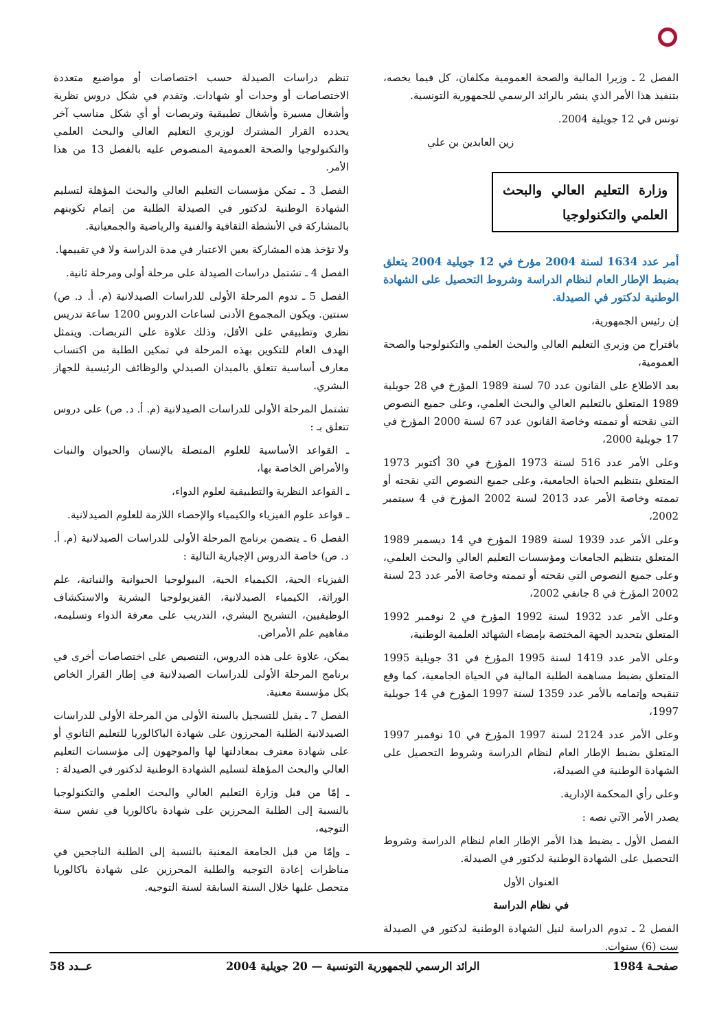الفصل 2 ـ وزيرا المالية والصحة العمومية مكلفان، كل فيما يخصه، بتنفيذ هذا الأمر الذي ينشر بالرائد الرسمي للجمهورية التونسية.
تونس في 12 جويلية 2004.
زين العابدين بن علي
وزارة التعليم العالي والبحث العلمي والتكنولوجيا
أمر عدد 1634 لسنة 2004 مؤرخ في 12 جويلية 2004 يتعلق بضبط الإطار العام لنظام الدراسة وشروط التحصيل على الشهادة الوطنية لدكتور في الصيدلة.
إن رئيس الجمهورية،
باقتراح من وزيري التعليم العالي والبحث العلمي والتكنولوجيا والصحة العمومية،
بعد الاطلاع على القانون عدد 70 لسنة 1989 المؤرخ في 28 جويلية 1989 المتعلق بالتعليم العالي والبحث العلمي، وعلى جميع النصوص التي نقحته أو تممته وخاصة القانون عدد 67 لسنة 2000 المؤرخ في 17 جويلية 2000،
وعلى الأمر عدد 516 لسنة 1973 المؤرخ في 30 أكتوبر 1973 المتعلق بتنظيم الحياة الجامعية، وعلى جميع النصوص التي نقحته أو تممته وخاصة الأمر عدد 2013 لسنة 2002 المؤرخ في 4 سبتمبر 2002،
وعلى الأمر عدد 1939 لسنة 1989 المؤرخ في 14 ديسمبر 1989 المتعلق بتنظيم الجامعات ومؤسسات التعليم العالي والبحث العلمي، وعلى جميع النصوص التي نقحته أو تممته وخاصة الأمر عدد 23 لسنة 2002 المؤرخ في 8 جانفي 2002،
وعلى الأمر عدد 1932 لسنة 1992 المؤرخ في 2 نوفمبر 1992 المتعلق بتحديد الجهة المختصة بإمضاء الشهائد العلمية الوطنية،
وعلى الأمر عدد 1419 لسنة 1995 المؤرخ في 31 جويلية 1995 المتعلق بضبط مساهمة الطلبة المالية في الحياة الجامعية، كما وقع تنقيحه وإتمامه بالأمر عدد 1359 لسنة 1997 المؤرخ في 14 جويلية 1997،
وعلى الأمر عدد 2124 لسنة 1997 المؤرخ في 10 نوفمبر 1997 المتعلق بضبط الإطار العام لنظام الدراسة وشروط التحصيل على الشهادة الوطنية في الصيدلة،
وعلى رأي المحكمة الإدارية.
يصدر الأمر الآتي نصه :
الفصل الأول ـ يضبط هذا الأمر الإطار العام لنظام الدراسة وشروط التحصيل على الشهادة الوطنية لدكتور في الصيدلة.
العنوان الأول
في نظام الدراسة
الفصل 2 ـ تدوم الدراسة لنيل الشهادة الوطنية لدكتور في الصيدلة ست (6) سنوات.
تنظم دراسات الصيدلة حسب اختصاصات أو مواضيع متعددة الاختصاصات أو وحدات أو شهادات. وتقدم في شكل دروس نظرية وأشغال مسيرة وأشغال تطبيقية وتربصات أو أي شكل مناسب آخر يحدده القرار المشترك لوزيري التعليم العالي والبحث العلمي والتكنولوجيا والصحة العمومية المنصوص عليه بالفصل 13 من هذا الأمر.
الفصل 3 ـ تمكن مؤسسات التعليم العالي والبحث المؤهلة لتسليم الشهادة الوطنية لدكتور في الصيدلة الطلبة من إتمام تكوينهم بالمشاركة في الأنشطة الثقافية والفنية والرياضية والجمعياتية.
ولا تؤخذ هذه المشاركة بعين الاعتبار في مدة الدراسة ولا في تقييمها.
الفصل 4 ـ تشتمل دراسات الصيدلة على مرحلة أولى ومرحلة ثانية.
الفصل 5 ـ تدوم المرحلة الأولى للدراسات الصيدلانية (م. أ. د. ص) سنتين. ويكون المجموع الأدنى لساعات الدروس 1200 ساعة تدريس نظري وتطبيقي على الأقل، وذلك علاوة على التربصات. ويتمثل الهدف العام للتكوين بهذه المرحلة في تمكين الطلبة من اكتساب معارف أساسية تتعلق بالميدان الصيدلي والوظائف الرئيسية للجهاز البشري.
تشتمل المرحلة الأولى للدراسات الصيدلانية (م. أ. د. ص) على دروس تتعلق بـ :
ـ القواعد الأساسية للعلوم المتصلة بالإنسان والحيوان والنبات والأمراض الخاصة بها،
ـ القواعد النظرية والتطبيقية لعلوم الدواء،
ـ قواعد علوم الفيزياء والكيمياء والإحصاء اللازمة للعلوم الصيدلانية.
الفصل 6 ـ يتضمن برنامج المرحلة الأولى للدراسات الصيدلانية (م. أ. د. ص) خاصة الدروس الإجبارية التالية :
الفيزياء الحية، الكيمياء الحية، البيولوجيا الحيوانية والنباتية، علم الوراثة، الكيمياء الصيدلانية، الفيزيولوجيا البشرية والاستكشاف الوظيفيين، التشريح البشري، التدريب على معرفة الدواء وتسليمه، مفاهيم علم الأمراض.
يمكن، علاوة على هذه الدروس، التنصيص على اختصاصات أخرى في برنامج المرحلة الأولى للدراسات الصيدلانية في إطار القرار الخاص بكل مؤسسة معنية.
الفصل 7 ـ يقبل للتسجيل بالسنة الأولى من المرحلة الأولى للدراسات الصيدلانية الطلبة المحرزون على شهادة الباكالوريا للتعليم الثانوي أو على شهادة معترف بمعادلتها لها والموجهون إلى مؤسسات التعليم العالي والبحث المؤهلة لتسليم الشهادة الوطنية لدكتور في الصيدلة :
ـ إمّا من قبل وزارة التعليم العالي والبحث العلمي والتكنولوجيا بالنسبة إلى الطلبة المحرزين على شهادة باكالوريا في نفس سنة التوجيه،
ـ وإمّا من قبل الجامعة المعنية بالنسبة إلى الطلبة الناجحين في مناظرات إعادة التوجيه والطلبة المحرزين على شهادة باكالوريا متحصل عليها خلال السنة السابقة لسنة التوجيه.
صفحـة 1984 الرائد الرسمي للجمهورية التونسية — 20 جويلية 2004 عــدد 58